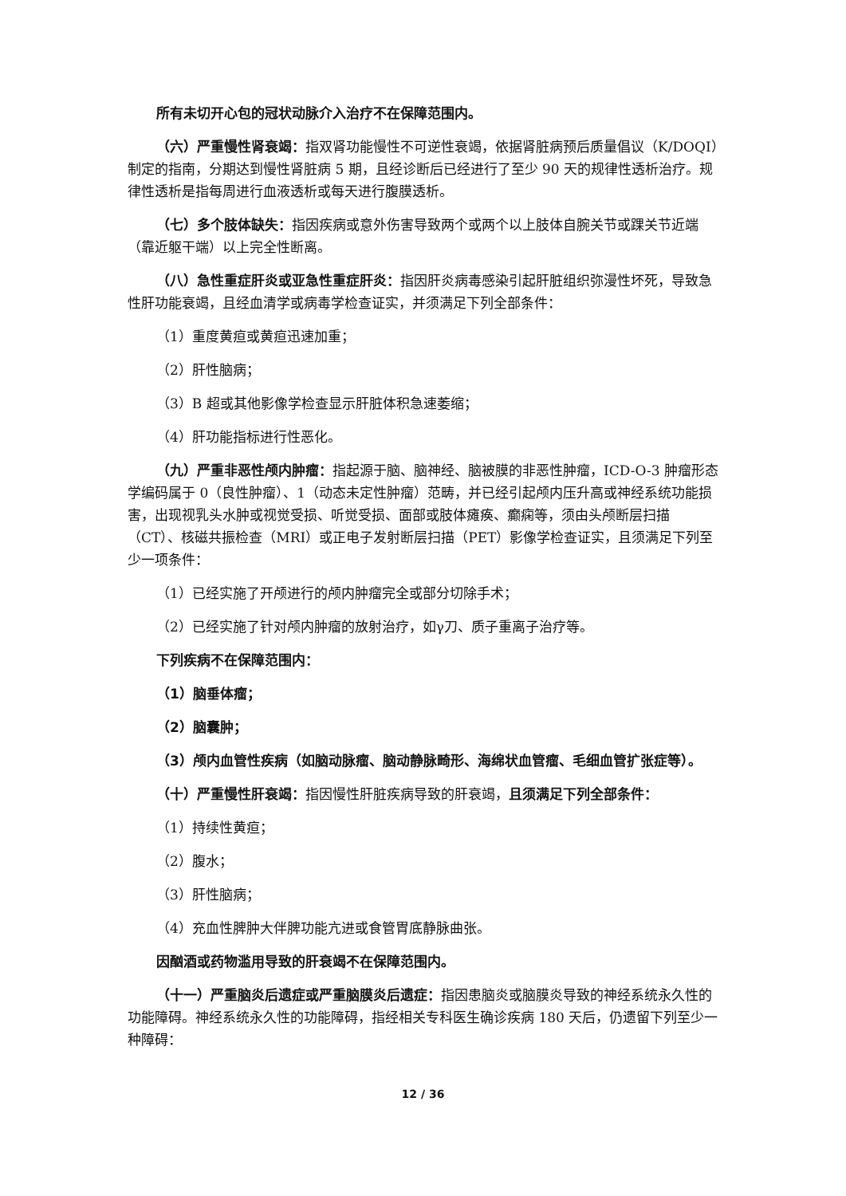所有未切开心包的冠状动脉介入治疗不在保障范围内。
（六）严重慢性肾衰竭：指双肾功能慢性不可逆性衰竭，依据肾脏病预后质量倡议（K/DOQI）制定的指南，分期达到慢性肾脏病 5 期，且经诊断后已经进行了至少 90 天的规律性透析治疗。规律性透析是指每周进行血液透析或每天进行腹膜透析。
（七）多个肢体缺失：指因疾病或意外伤害导致两个或两个以上肢体自腕关节或踝关节近端（靠近躯干端）以上完全性断离。
（八）急性重症肝炎或亚急性重症肝炎：指因肝炎病毒感染引起肝脏组织弥漫性坏死，导致急性肝功能衰竭，且经血清学或病毒学检查证实，并须满足下列全部条件：
（1）重度黄疸或黄疸迅速加重；
（2）肝性脑病；
（3）B 超或其他影像学检查显示肝脏体积急速萎缩；
（4）肝功能指标进行性恶化。
（九）严重非恶性颅内肿瘤：指起源于脑、脑神经、脑被膜的非恶性肿瘤，ICD-O-3 肿瘤形态学编码属于 0（良性肿瘤）、1（动态未定性肿瘤）范畴，并已经引起颅内压升高或神经系统功能损害，出现视乳头水肿或视觉受损、听觉受损、面部或肢体瘫痪、癫痫等，须由头颅断层扫描（CT）、核磁共振检查（MRI）或正电子发射断层扫描（PET）影像学检查证实，且须满足下列至少一项条件：
（1）已经实施了开颅进行的颅内肿瘤完全或部分切除手术；
（2）已经实施了针对颅内肿瘤的放射治疗，如γ刀、质子重离子治疗等。
下列疾病不在保障范围内：
（1）脑垂体瘤；
（2）脑囊肿；
（3）颅内血管性疾病（如脑动脉瘤、脑动静脉畸形、海绵状血管瘤、毛细血管扩张症等）。
（十）严重慢性肝衰竭：指因慢性肝脏疾病导致的肝衰竭，且须满足下列全部条件：
（1）持续性黄疸；
（2）腹水；
（3）肝性脑病；
（4）充血性脾肿大伴脾功能亢进或食管胃底静脉曲张。
因酗酒或药物滥用导致的肝衰竭不在保障范围内。
（十一）严重脑炎后遗症或严重脑膜炎后遗症：指因患脑炎或脑膜炎导致的神经系统永久性的功能障碍。神经系统永久性的功能障碍，指经相关专科医生确诊疾病 180 天后，仍遗留下列至少一种障碍：
12 / 36